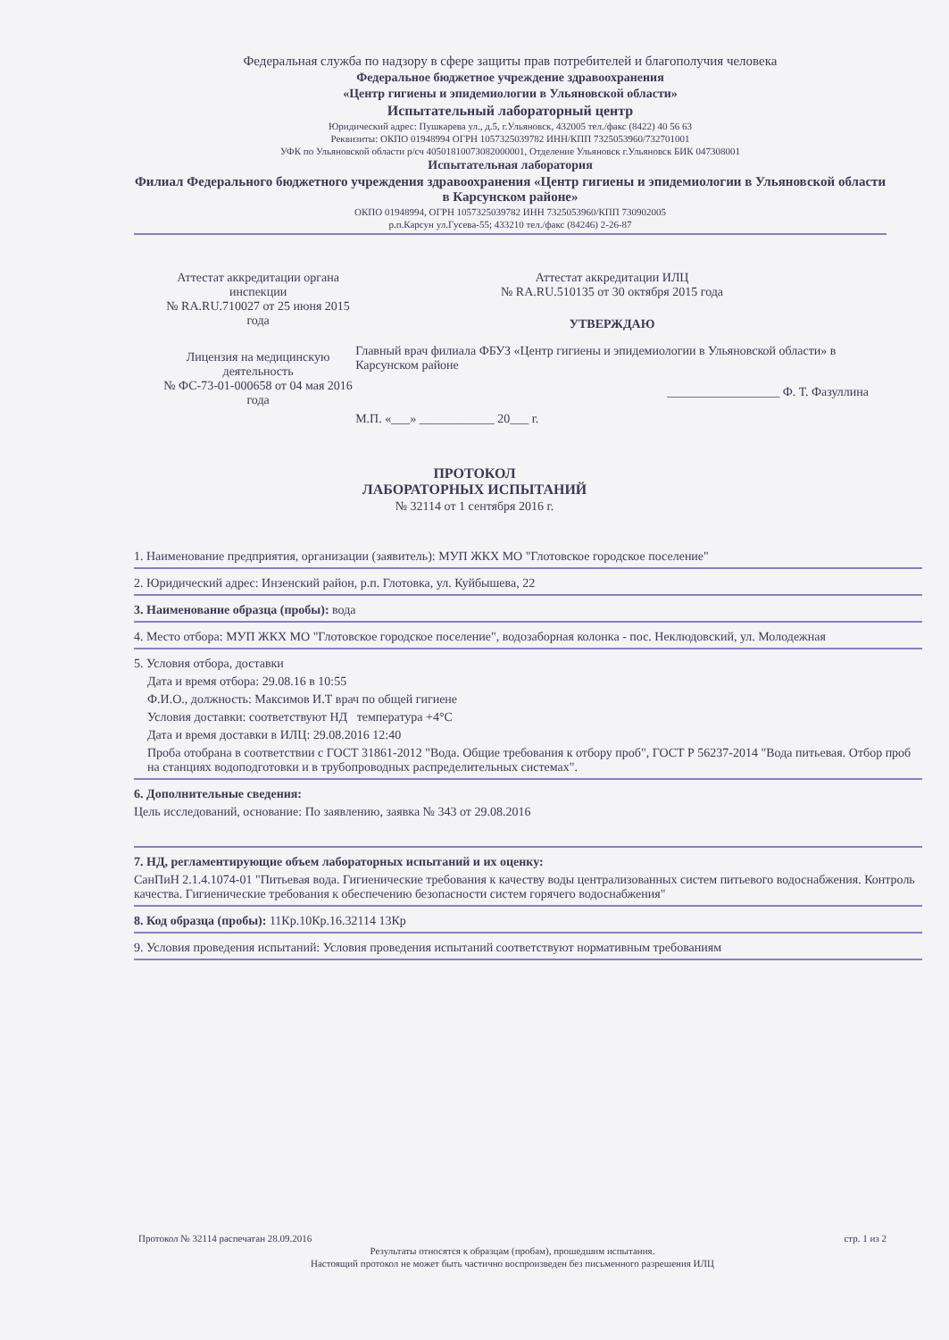Федеральная служба по надзору в сфере защиты прав потребителей и благополучия человека
Федеральное бюджетное учреждение здравоохранения
«Центр гигиены и эпидемиологии в Ульяновской области»
Испытательный лабораторный центр
Юридический адрес: Пушкарева ул., д.5, г.Ульяновск, 432005 тел./факс (8422) 40 56 63
Реквизиты: ОКПО 01948994 ОГРН 1057325039782 ИНН/КПП 7325053960/732701001
УФК по Ульяновской области р/сч 40501810073082000001, Отделение Ульяновск г.Ульяновск БИК 047308001
Испытательная лаборатория
Филиал Федерального бюджетного учреждения здравоохранения «Центр гигиены и эпидемиологии в Ульяновской области в Карсунском районе»
ОКПО 01948994, ОГРН 1057325039782 ИНН 7325053960/КПП 730902005
р.п.Карсун ул.Гусева-55; 433210 тел./факс (84246) 2-26-87
Аттестат аккредитации органа инспекции
№ RA.RU.710027 от 25 июня 2015 года
Лицензия на медицинскую деятельность
№ ФС-73-01-000658 от 04 мая 2016 года
Аттестат аккредитации ИЛЦ
№ RA.RU.510135 от 30 октября 2015 года
УТВЕРЖДАЮ
Главный врач филиала ФБУЗ «Центр гигиены и эпидемиологии в Ульяновской области» в Карсунском районе
__________________ Ф. Т. Фазуллина
М.П. «___» ____________ 20___ г.
ПРОТОКОЛ
ЛАБОРАТОРНЫХ ИСПЫТАНИЙ
№ 32114 от 1 сентября 2016 г.
1. Наименование предприятия, организации (заявитель): МУП ЖКХ МО "Глотовское городское поселение"
2. Юридический адрес: Инзенский район, р.п. Глотовка, ул. Куйбышева, 22
3. Наименование образца (пробы): вода
4. Место отбора: МУП ЖКХ МО "Глотовское городское поселение", водозаборная колонка - пос. Неклюдовский, ул. Молодежная
5. Условия отбора, доставки
Дата и время отбора: 29.08.16 в 10:55
Ф.И.О., должность: Максимов И.Т врач по общей гигиене
Условия доставки: соответствуют НД температура +4°С
Дата и время доставки в ИЛЦ: 29.08.2016 12:40
Проба отобрана в соответствии с ГОСТ 31861-2012 "Вода. Общие требования к отбору проб", ГОСТ Р 56237-2014 "Вода питьевая. Отбор проб на станциях водоподготовки и в трубопроводных распределительных системах".
6. Дополнительные сведения:
Цель исследований, основание: По заявлению, заявка № 343 от 29.08.2016
7. НД, регламентирующие объем лабораторных испытаний и их оценку:
СанПиН 2.1.4.1074-01 "Питьевая вода. Гигиенические требования к качеству воды централизованных систем питьевого водоснабжения. Контроль качества. Гигиенические требования к обеспечению безопасности систем горячего водоснабжения"
8. Код образца (пробы): 11Кр.10Кр.16.32114 13Кр
9. Условия проведения испытаний: Условия проведения испытаний соответствуют нормативным требованиям
Протокол № 32114 распечатан 28.09.2016 стр. 1 из 2
Результаты относятся к образцам (пробам), прошедшим испытания.
Настоящий протокол не может быть частично воспроизведен без письменного разрешения ИЛЦ